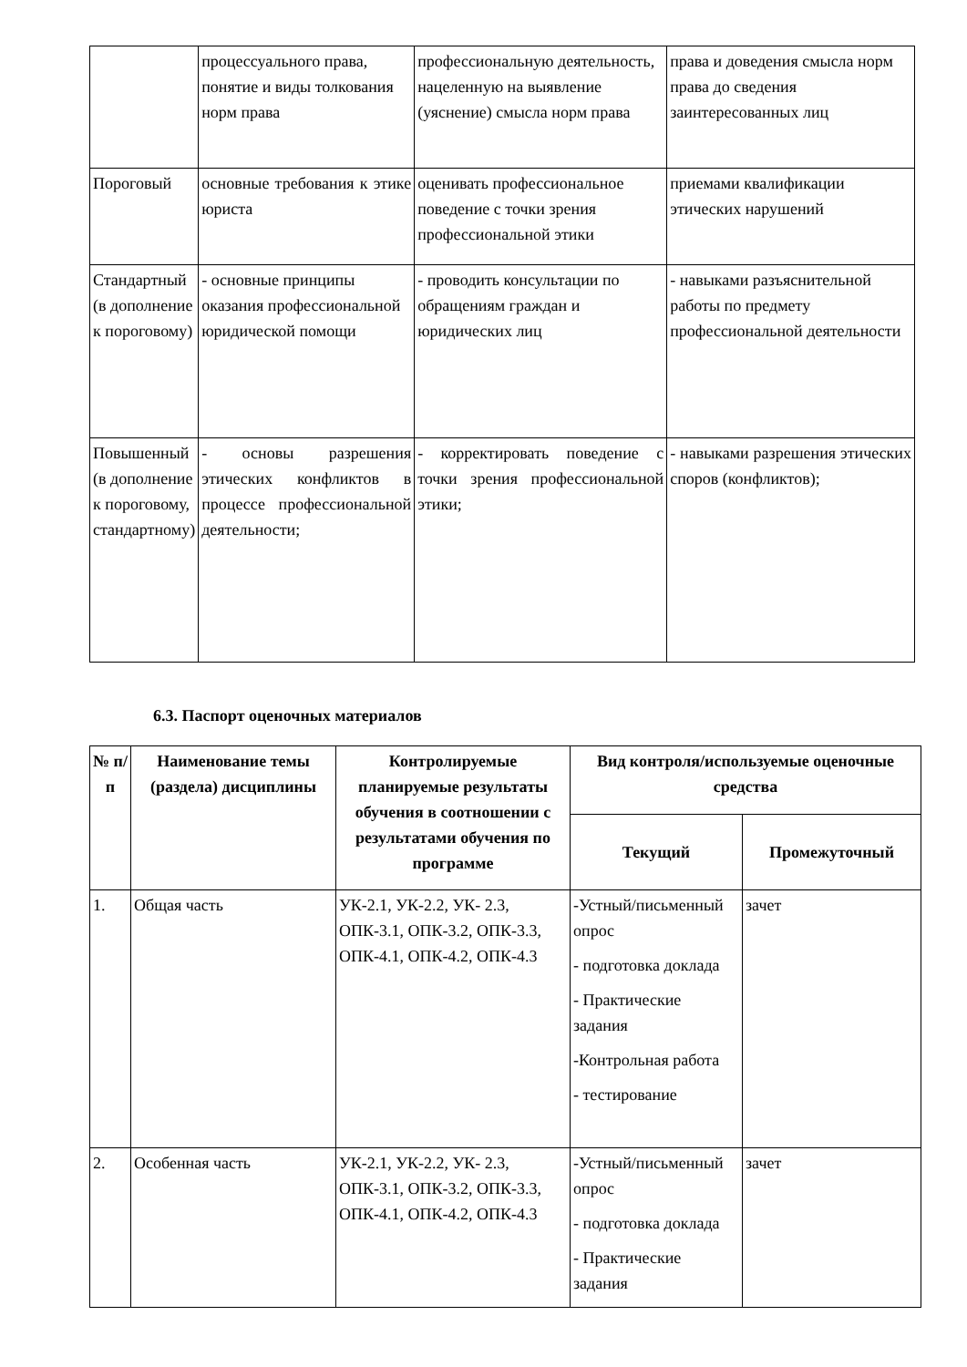| | процессуального права, понятие и виды толкования норм права | профессиональную деятельность, нацеленную на выявление (уяснение) смысла норм права | права и доведения смысла норм права до сведения заинтересованных лиц |
| Пороговый | основные требования к этике юриста | оценивать профессиональное поведение с точки зрения профессиональной этики | приемами квалификации этических нарушений |
| Стандартный (в дополнение к пороговому) | - основные принципы оказания профессиональной юридической помощи | - проводить консультации по обращениям граждан и юридических лиц | - навыками разъяснительной работы по предмету профессиональной деятельности |
| Повышенный (в дополнение к пороговому, стандартному) | - основы разрешения этических конфликтов в процессе профессиональной деятельности; | - корректировать поведение с точки зрения профессиональной этики; | - навыками разрешения этических споров (конфликтов); |
6.3. Паспорт оценочных материалов
| № п/п | Наименование темы (раздела) дисциплины | Контролируемые планируемые результаты обучения в соотношении с результатами обучения по программе | Вид контроля/используемые оценочные средства | |
| --- | --- | --- | --- | --- |
| | | | Текущий | Промежуточный |
| 1. | Общая часть | УК-2.1, УК-2.2, УК- 2.3, ОПК-3.1, ОПК-3.2, ОПК-3.3, ОПК-4.1, ОПК-4.2, ОПК-4.3 | -Устный/письменный опрос - подготовка доклада - Практические задания -Контрольная работа - тестирование | зачет |
| 2. | Особенная часть | УК-2.1, УК-2.2, УК- 2.3, ОПК-3.1, ОПК-3.2, ОПК-3.3, ОПК-4.1, ОПК-4.2, ОПК-4.3 | -Устный/письменный опрос - подготовка доклада - Практические задания | зачет |